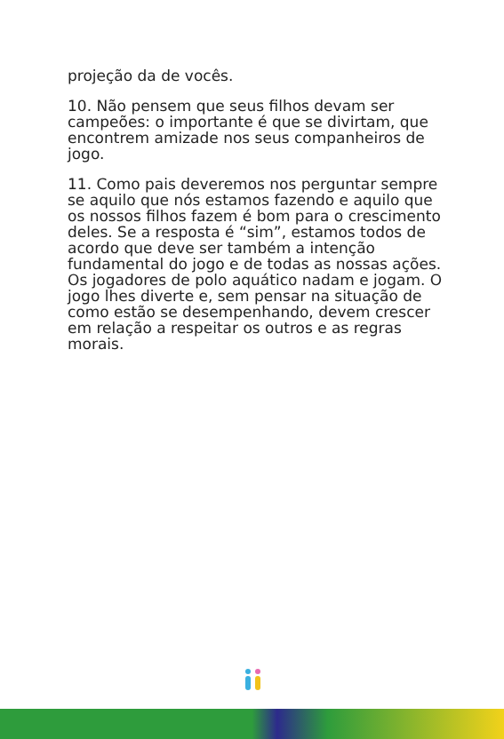projeção da de vocês.
10. Não pensem que seus filhos devam ser campeões: o importante é que se divirtam, que encontrem amizade nos seus companheiros de jogo.
11. Como pais deveremos nos perguntar sempre se aquilo que nós estamos fazendo e aquilo que os nossos filhos fazem é bom para o crescimento deles. Se a resposta é “sim”, estamos todos de acordo que deve ser também a intenção fundamental do jogo e de todas as nossas ações. Os jogadores de polo aquático nadam e jogam. O jogo lhes diverte e, sem pensar na situação de como estão se desempenhando, devem crescer em relação a respeitar os outros e as regras morais.